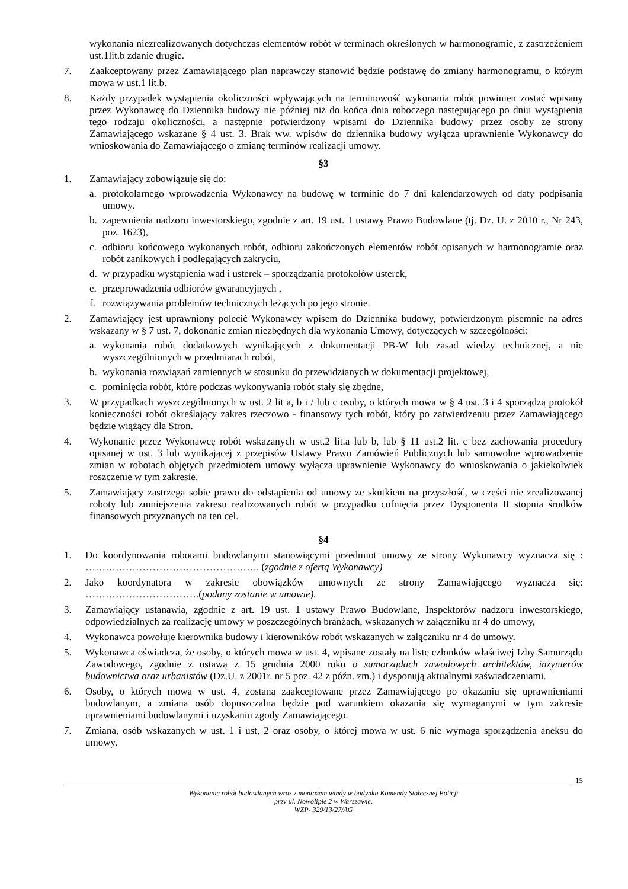wykonania niezrealizowanych dotychczas elementów robót w terminach określonych w harmonogramie, z zastrzeżeniem ust.1lit.b zdanie drugie.
7. Zaakceptowany przez Zamawiającego plan naprawczy stanowić będzie podstawę do zmiany harmonogramu, o którym mowa w ust.1 lit.b.
8. Każdy przypadek wystąpienia okoliczności wpływających na terminowość wykonania robót powinien zostać wpisany przez Wykonawcę do Dziennika budowy nie później niż do końca dnia roboczego następującego po dniu wystąpienia tego rodzaju okoliczności, a następnie potwierdzony wpisami do Dziennika budowy przez osoby ze strony Zamawiającego wskazane § 4 ust. 3. Brak ww. wpisów do dziennika budowy wyłącza uprawnienie Wykonawcy do wnioskowania do Zamawiającego o zmianę terminów realizacji umowy.
§3
1. Zamawiający zobowiązuje się do:
a. protokolarnego wprowadzenia Wykonawcy na budowę w terminie do 7 dni kalendarzowych od daty podpisania umowy.
b. zapewnienia nadzoru inwestorskiego, zgodnie z art. 19 ust. 1 ustawy Prawo Budowlane (tj. Dz. U. z 2010 r., Nr 243, poz. 1623),
c. odbioru końcowego wykonanych robót, odbioru zakończonych elementów robót opisanych w harmonogramie oraz robót zanikowych i podlegających zakryciu,
d. w przypadku wystąpienia wad i usterek – sporządzania protokołów usterek,
e. przeprowadzenia odbiorów gwarancyjnych ,
f. rozwiązywania problemów technicznych leżących po jego stronie.
2. Zamawiający jest uprawniony polecić Wykonawcy wpisem do Dziennika budowy, potwierdzonym pisemnie na adres wskazany w § 7 ust. 7, dokonanie zmian niezbędnych dla wykonania Umowy, dotyczących w szczególności:
a. wykonania robót dodatkowych wynikających z dokumentacji PB-W lub zasad wiedzy technicznej, a nie wyszczególnionych w przedmiarach robót,
b. wykonania rozwiązań zamiennych w stosunku do przewidzianych w dokumentacji projektowej,
c. pominięcia robót, które podczas wykonywania robót stały się zbędne,
3. W przypadkach wyszczególnionych w ust. 2 lit a, b i / lub c osoby, o których mowa w § 4 ust. 3 i 4 sporządzą protokół konieczności robót określający zakres rzeczowo - finansowy tych robót, który po zatwierdzeniu przez Zamawiającego będzie wiążący dla Stron.
4. Wykonanie przez Wykonawcę robót wskazanych w ust.2 lit.a lub b, lub § 11 ust.2 lit. c bez zachowania procedury opisanej w ust. 3 lub wynikającej z przepisów Ustawy Prawo Zamówień Publicznych lub samowolne wprowadzenie zmian w robotach objętych przedmiotem umowy wyłącza uprawnienie Wykonawcy do wnioskowania o jakiekolwiek roszczenie w tym zakresie.
5. Zamawiający zastrzega sobie prawo do odstąpienia od umowy ze skutkiem na przyszłość, w części nie zrealizowanej roboty lub zmniejszenia zakresu realizowanych robót w przypadku cofnięcia przez Dysponenta II stopnia środków finansowych przyznanych na ten cel.
§4
1. Do koordynowania robotami budowlanymi stanowiącymi przedmiot umowy ze strony Wykonawcy wyznacza się : ……………………………………………. (zgodnie z ofertą Wykonawcy)
2. Jako koordynatora w zakresie obowiązków umownych ze strony Zamawiającego wyznacza się: …………………………….(podany zostanie w umowie).
3. Zamawiający ustanawia, zgodnie z art. 19 ust. 1 ustawy Prawo Budowlane, Inspektorów nadzoru inwestorskiego, odpowiedzialnych za realizację umowy w poszczególnych branżach, wskazanych w załączniku nr 4 do umowy,
4. Wykonawca powołuje kierownika budowy i kierowników robót wskazanych w załączniku nr 4 do umowy.
5. Wykonawca oświadcza, że osoby, o których mowa w ust. 4, wpisane zostały na listę członków właściwej Izby Samorządu Zawodowego, zgodnie z ustawą z 15 grudnia 2000 roku o samorządach zawodowych architektów, inżynierów budownictwa oraz urbanistów (Dz.U. z 2001r. nr 5 poz. 42 z późn. zm.) i dysponują aktualnymi zaświadczeniami.
6. Osoby, o których mowa w ust. 4, zostaną zaakceptowane przez Zamawiającego po okazaniu się uprawnieniami budowlanym, a zmiana osób dopuszczalna będzie pod warunkiem okazania się wymaganymi w tym zakresie uprawnieniami budowlanymi i uzyskaniu zgody Zamawiającego.
7. Zmiana, osób wskazanych w ust. 1 i ust, 2 oraz osoby, o której mowa w ust. 6 nie wymaga sporządzenia aneksu do umowy.
15
Wykonanie robót budowlanych wraz z montażem windy w budynku Komendy Stołecznej Policji
przy ul. Nowolipie 2 w Warszawie.
WZP- 329/13/27/AG